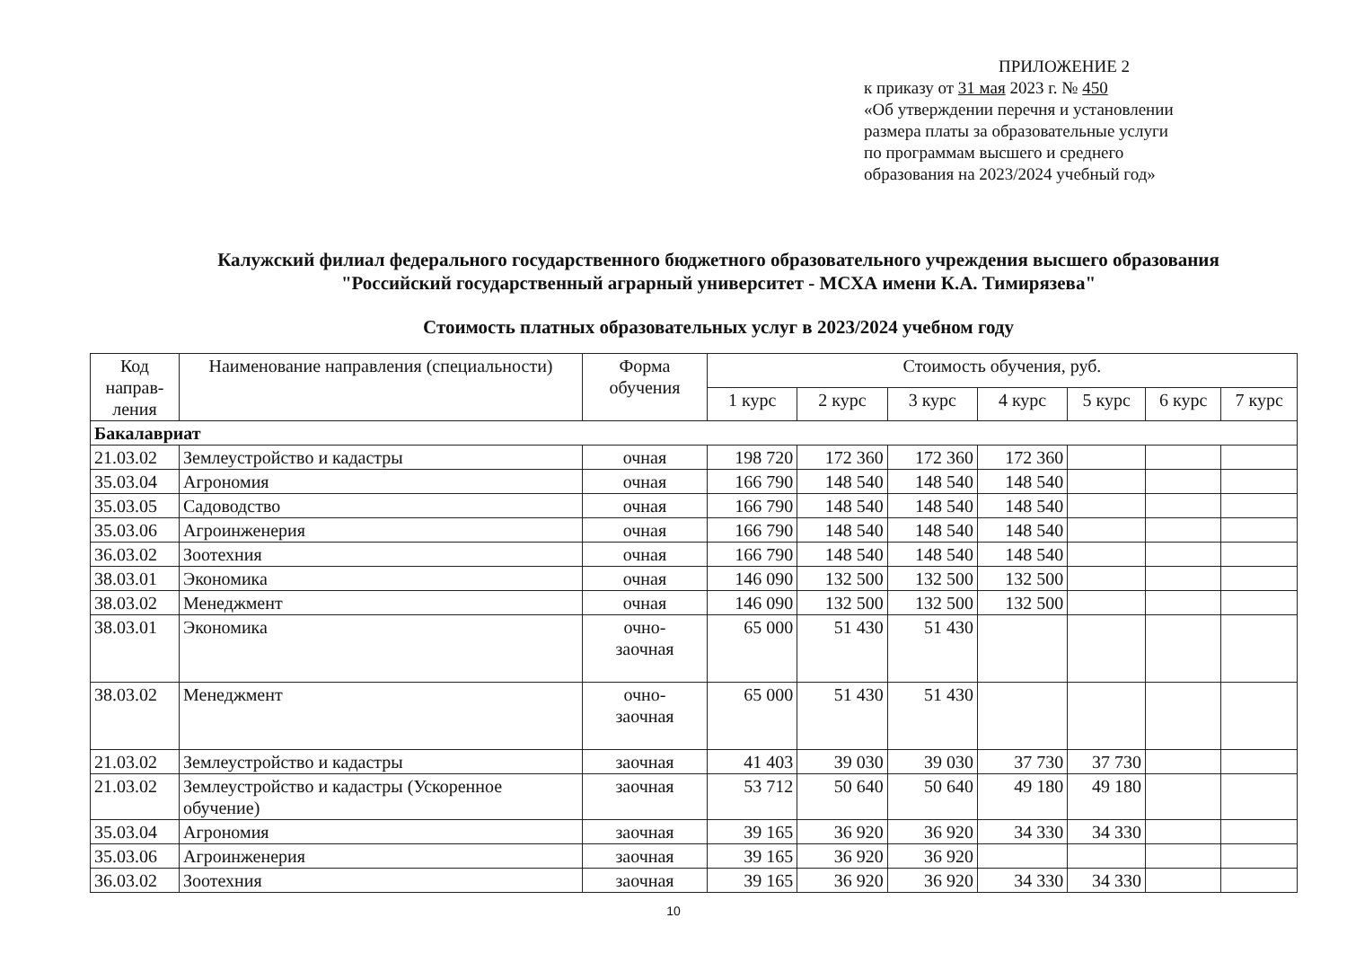ПРИЛОЖЕНИЕ 2
к приказу от 31 мая 2023 г. № 450
«Об утверждении перечня и установлении
размера платы за образовательные услуги
по программам высшего и среднего
образования на 2023/2024 учебный год»
Калужский филиал федерального государственного бюджетного образовательного учреждения высшего образования
"Российский государственный аграрный университет - МСХА имени К.А. Тимирязева"
Стоимость платных образовательных услуг в 2023/2024 учебном году
| Код направ-ления | Наименование направления (специальности) | Форма обучения | Стоимость обучения, руб. | | | | | | |
| --- | --- | --- | --- | --- | --- | --- | --- | --- | --- |
| | | | 1 курс | 2 курс | 3 курс | 4 курс | 5 курс | 6 курс | 7 курс |
| Бакалавриат | | | | | | | | | |
| 21.03.02 | Землеустройство и кадастры | очная | 198 720 | 172 360 | 172 360 | 172 360 | | | |
| 35.03.04 | Агрономия | очная | 166 790 | 148 540 | 148 540 | 148 540 | | | |
| 35.03.05 | Садоводство | очная | 166 790 | 148 540 | 148 540 | 148 540 | | | |
| 35.03.06 | Агроинженерия | очная | 166 790 | 148 540 | 148 540 | 148 540 | | | |
| 36.03.02 | Зоотехния | очная | 166 790 | 148 540 | 148 540 | 148 540 | | | |
| 38.03.01 | Экономика | очная | 146 090 | 132 500 | 132 500 | 132 500 | | | |
| 38.03.02 | Менеджмент | очная | 146 090 | 132 500 | 132 500 | 132 500 | | | |
| 38.03.01 | Экономика | очно- заочная | 65 000 | 51 430 | 51 430 | | | | |
| 38.03.02 | Менеджмент | очно- заочная | 65 000 | 51 430 | 51 430 | | | | |
| 21.03.02 | Землеустройство и кадастры | заочная | 41 403 | 39 030 | 39 030 | 37 730 | 37 730 | | |
| 21.03.02 | Землеустройство и кадастры (Ускоренное обучение) | заочная | 53 712 | 50 640 | 50 640 | 49 180 | 49 180 | | |
| 35.03.04 | Агрономия | заочная | 39 165 | 36 920 | 36 920 | 34 330 | 34 330 | | |
| 35.03.06 | Агроинженерия | заочная | 39 165 | 36 920 | 36 920 | | | | |
| 36.03.02 | Зоотехния | заочная | 39 165 | 36 920 | 36 920 | 34 330 | 34 330 | | |
10